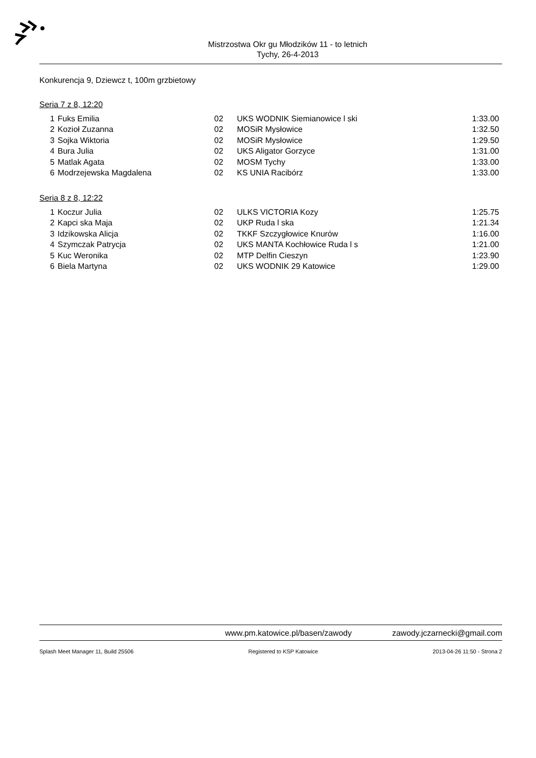Mistrzostwa Okr gu Młodzików 11 - to letnich
Tychy, 26-4-2013
Konkurencja 9, Dziewcz t, 100m grzbietowy
Seria 7 z 8, 12:20
| 1 | Fuks Emilia | 02 | UKS WODNIK Siemianowice l ski | 1:33.00 |
| 2 | Kozioł Zuzanna | 02 | MOSiR Mysłowice | 1:32.50 |
| 3 | Sojka Wiktoria | 02 | MOSiR Mysłowice | 1:29.50 |
| 4 | Bura Julia | 02 | UKS Aligator Gorzyce | 1:31.00 |
| 5 | Matlak Agata | 02 | MOSM Tychy | 1:33.00 |
| 6 | Modrzejewska Magdalena | 02 | KS UNIA Racibórz | 1:33.00 |
Seria 8 z 8, 12:22
| 1 | Koczur Julia | 02 | ULKS VICTORIA Kozy | 1:25.75 |
| 2 | Kapci ska Maja | 02 | UKP Ruda l ska | 1:21.34 |
| 3 | Idzikowska Alicja | 02 | TKKF Szczygłowice Knurów | 1:16.00 |
| 4 | Szymczak Patrycja | 02 | UKS MANTA Kochłowice Ruda l s | 1:21.00 |
| 5 | Kuc Weronika | 02 | MTP Delfin Cieszyn | 1:23.90 |
| 6 | Biela Martyna | 02 | UKS WODNIK 29 Katowice | 1:29.00 |
www.pm.katowice.pl/basen/zawody zawody.jczarnecki@gmail.com
Splash Meet Manager 11, Build 25506 Registered to KSP Katowice 2013-04-26 11:50 - Strona 2